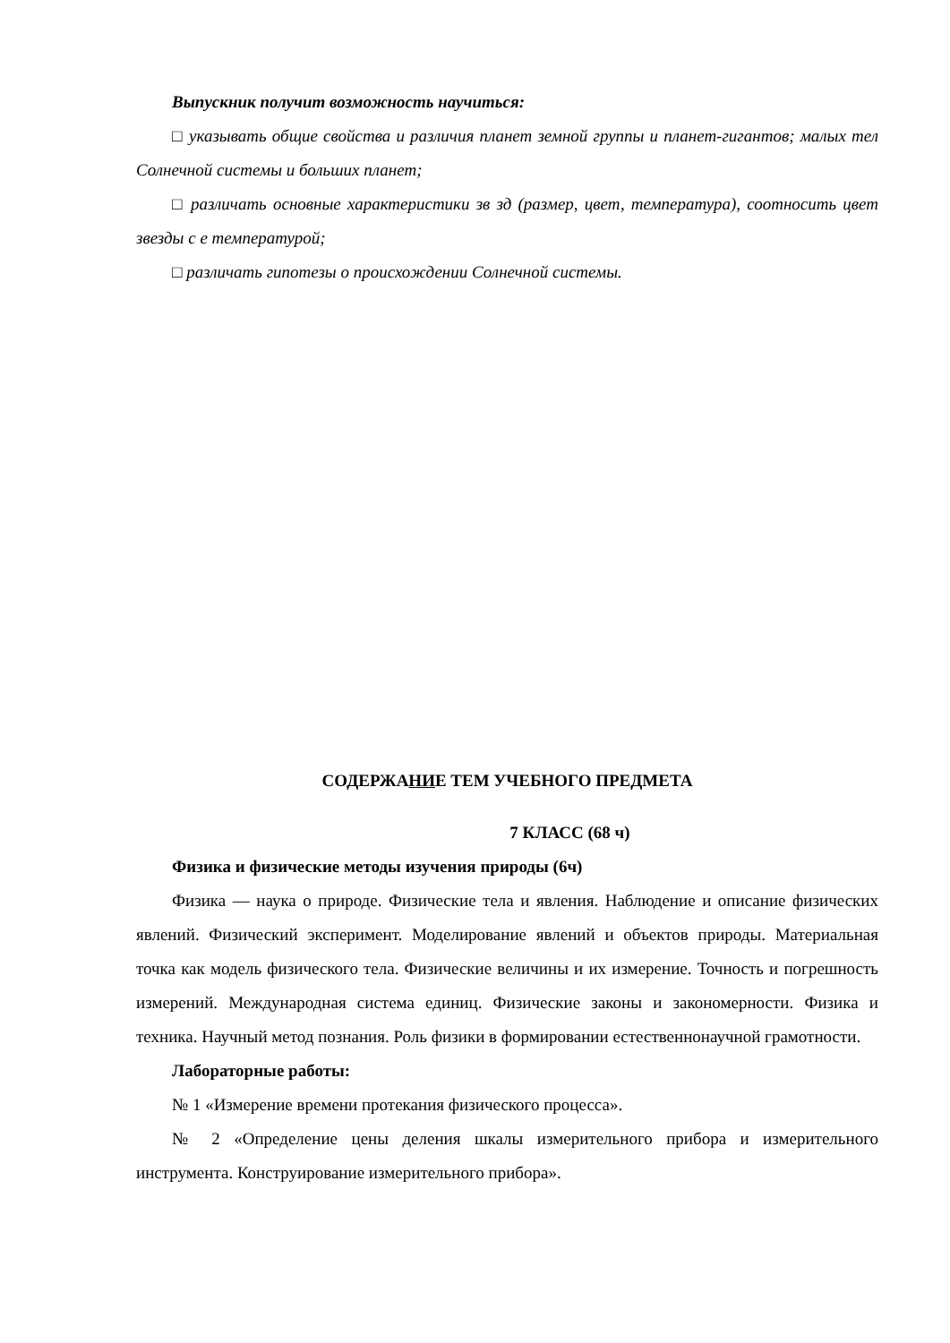Выпускник получит возможность научиться:
□ указывать общие свойства и различия планет земной группы и планет-гигантов; малых тел Солнечной системы и больших планет;
□ различать основные характеристики зв зд (размер, цвет, температура), соотносить цвет звезды с е температурой;
□ различать гипотезы о происхождении Солнечной системы.
СОДЕРЖАНИЕ ТЕМ УЧЕБНОГО ПРЕДМЕТА
7 КЛАСС (68 ч)
Физика и физические методы изучения природы (6ч)
Физика — наука о природе. Физические тела и явления. Наблюдение и описание физических явлений. Физический эксперимент. Моделирование явлений и объектов природы. Материальная точка как модель физического тела. Физические величины и их измерение. Точность и погрешность измерений. Международная система единиц. Физические законы и закономерности. Физика и техника. Научный метод познания. Роль физики в формировании естественнонаучной грамотности.
Лабораторные работы:
№ 1 «Измерение времени протекания физического процесса».
№ 2 «Определение цены деления шкалы измерительного прибора и измерительного инструмента. Конструирование измерительного прибора».